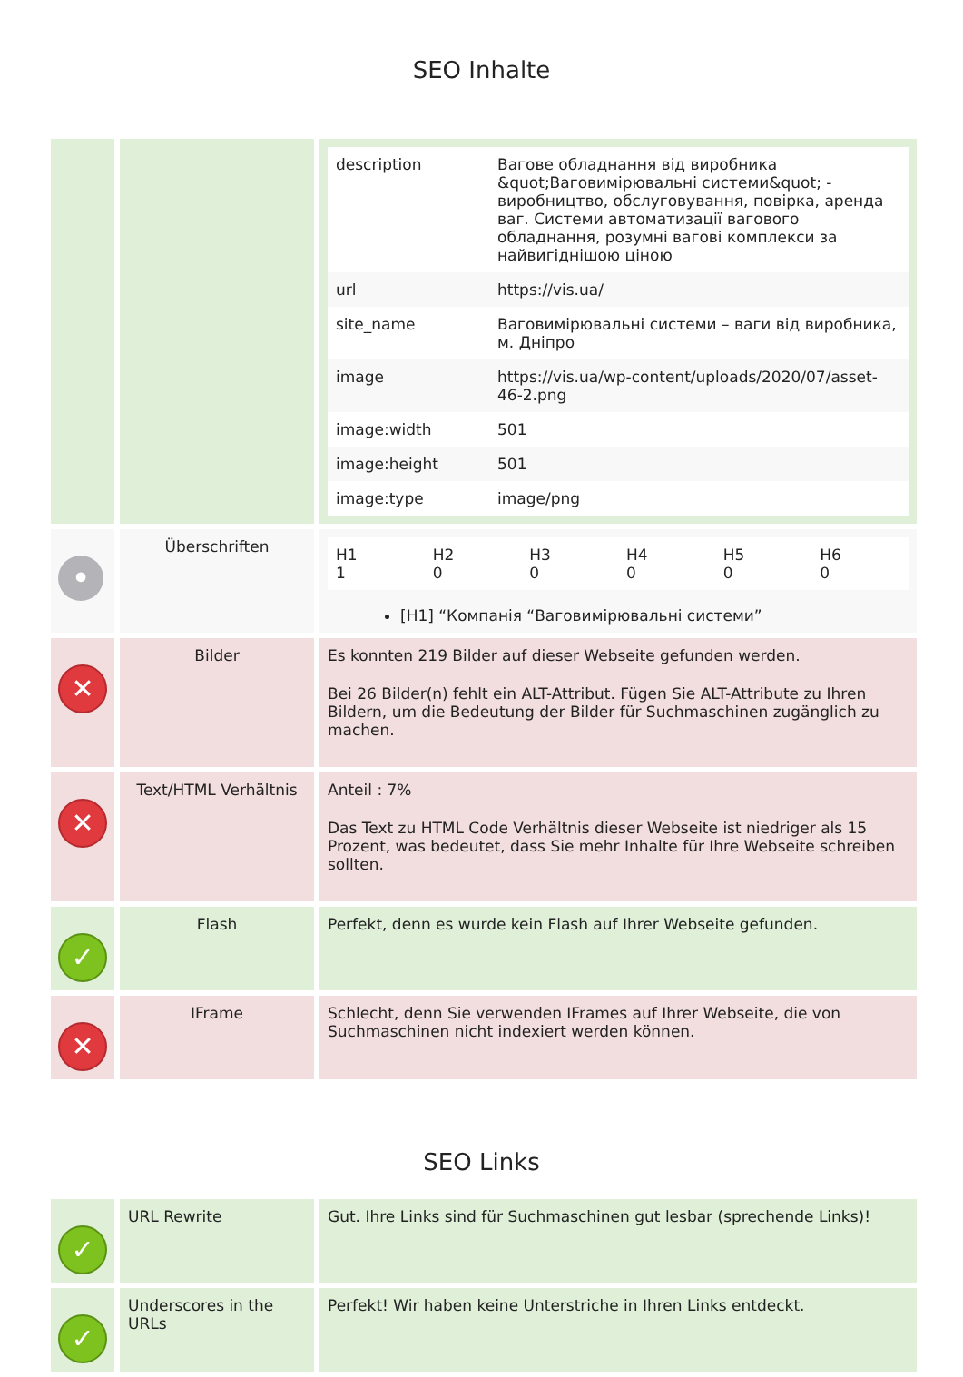SEO Inhalte
| | | / description / Вагове обладнання від виробника &quot;Ваговимірювальні системи&quot; - виробництво, обслуговування, повірка, аренда ваг. Системи автоматизації вагового обладнання, розумні вагові комплекси за найвигіднішою ціною / / url / https://vis.ua/ / / site_name / Ваговимірювальні системи – ваги від виробника, м. Дніпро / / image / https://vis.ua/wp-content/uploads/2020/07/asset-46-2.png / / image:width / 501 / / image:height / 501 / / image:type / image/png / |
| • | Überschriften | / H1 1 / H2 0 / H3 0 / H4 0 / H5 0 / H6 0 / [H1] “Компанія “Ваговимірювальні системи” |
| ✕ | Bilder | Es konnten 219 Bilder auf dieser Webseite gefunden werden. Bei 26 Bilder(n) fehlt ein ALT-Attribut. Fügen Sie ALT-Attribute zu Ihren Bildern, um die Bedeutung der Bilder für Suchmaschinen zugänglich zu machen. |
| ✕ | Text/HTML Verhältnis | Anteil : 7% Das Text zu HTML Code Verhältnis dieser Webseite ist niedriger als 15 Prozent, was bedeutet, dass Sie mehr Inhalte für Ihre Webseite schreiben sollten. |
| ✓ | Flash | Perfekt, denn es wurde kein Flash auf Ihrer Webseite gefunden. |
| ✕ | IFrame | Schlecht, denn Sie verwenden IFrames auf Ihrer Webseite, die von Suchmaschinen nicht indexiert werden können. |
SEO Links
| ✓ | URL Rewrite | Gut. Ihre Links sind für Suchmaschinen gut lesbar (sprechende Links)! |
| ✓ | Underscores in the URLs | Perfekt! Wir haben keine Unterstriche in Ihren Links entdeckt. |